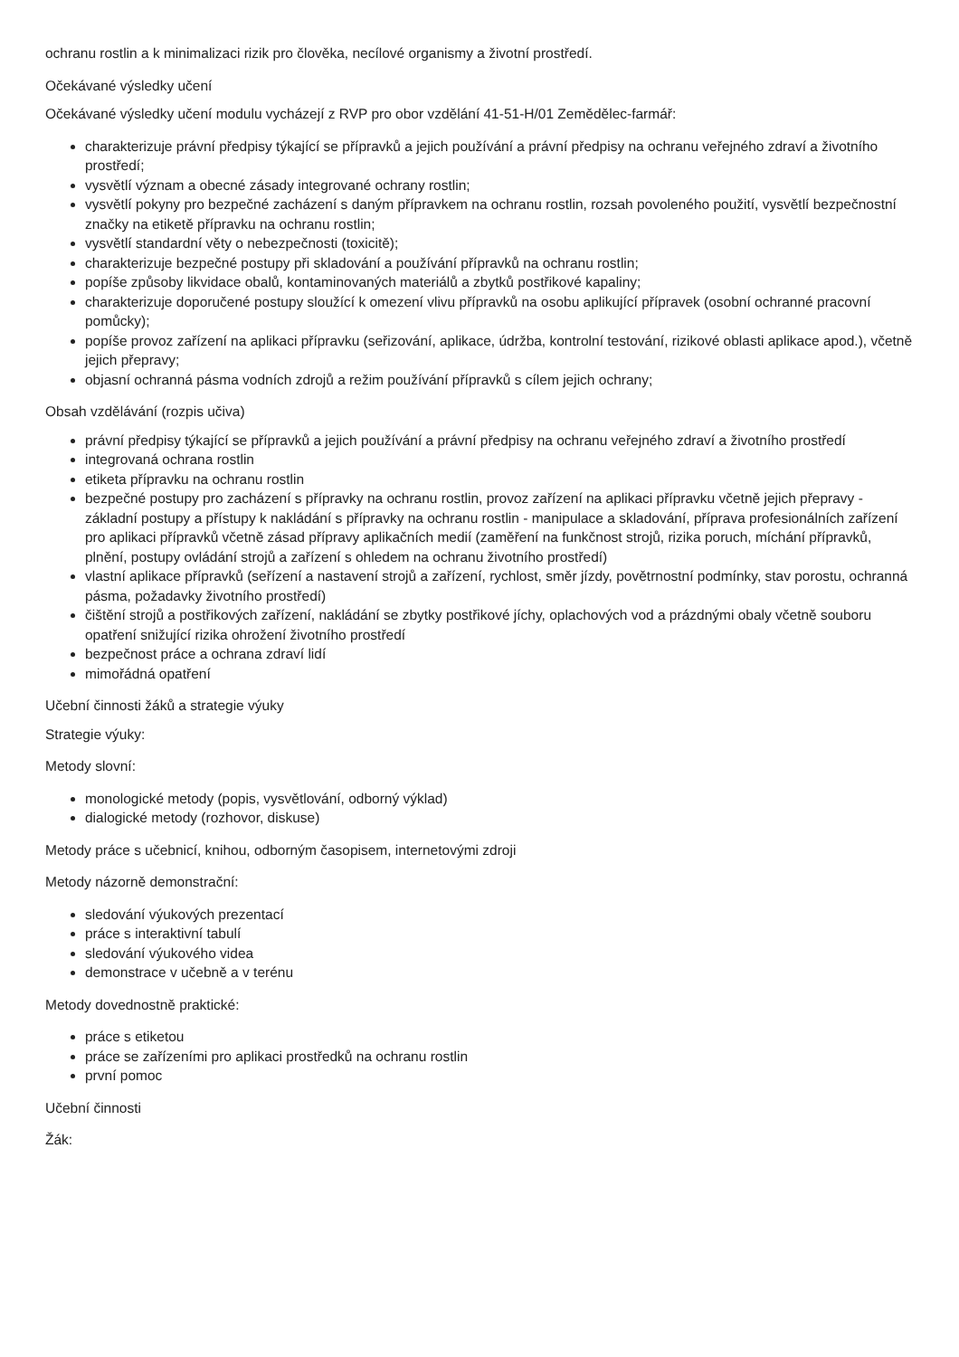ochranu rostlin a k minimalizaci rizik pro člověka, necílové organismy a životní prostředí.
Očekávané výsledky učení
Očekávané výsledky učení modulu vycházejí z RVP pro obor vzdělání 41-51-H/01 Zemědělec-farmář:
charakterizuje právní předpisy týkající se přípravků a jejich používání a právní předpisy na ochranu veřejného zdraví a životního prostředí;
vysvětlí význam a obecné zásady integrované ochrany rostlin;
vysvětlí pokyny pro bezpečné zacházení s daným přípravkem na ochranu rostlin, rozsah povoleného použití, vysvětlí bezpečnostní značky na etiketě přípravku na ochranu rostlin;
vysvětlí standardní věty o nebezpečnosti (toxicitě);
charakterizuje bezpečné postupy při skladování a používání přípravků na ochranu rostlin;
popíše způsoby likvidace obalů, kontaminovaných materiálů a zbytků postřikové kapaliny;
charakterizuje doporučené postupy sloužící k omezení vlivu přípravků na osobu aplikující přípravek (osobní ochranné pracovní pomůcky);
popíše provoz zařízení na aplikaci přípravku (seřizování, aplikace, údržba, kontrolní testování, rizikové oblasti aplikace apod.), včetně jejich přepravy;
objasní ochranná pásma vodních zdrojů a režim používání přípravků s cílem jejich ochrany;
Obsah vzdělávání (rozpis učiva)
právní předpisy týkající se přípravků a jejich používání a právní předpisy na ochranu veřejného zdraví a životního prostředí
integrovaná ochrana rostlin
etiketa přípravku na ochranu rostlin
bezpečné postupy pro zacházení s přípravky na ochranu rostlin, provoz zařízení na aplikaci přípravku včetně jejich přepravy - základní postupy a přístupy k nakládání s přípravky na ochranu rostlin - manipulace a skladování, příprava profesionálních zařízení pro aplikaci přípravků včetně zásad přípravy aplikačních medií (zaměření na funkčnost strojů, rizika poruch, míchání přípravků, plnění, postupy ovládání strojů a zařízení s ohledem na ochranu životního prostředí)
vlastní aplikace přípravků (seřízení a nastavení strojů a zařízení, rychlost, směr jízdy, povětrnostní podmínky, stav porostu, ochranná pásma, požadavky životního prostředí)
čištění strojů a postřikových zařízení, nakládání se zbytky postřikové jíchy, oplachových vod a prázdnými obaly včetně souboru opatření snižující rizika ohrožení životního prostředí
bezpečnost práce a ochrana zdraví lidí
mimořádná opatření
Učební činnosti žáků a strategie výuky
Strategie výuky:
Metody slovní:
monologické metody (popis, vysvětlování, odborný výklad)
dialogické metody (rozhovor, diskuse)
Metody práce s učebnicí, knihou, odborným časopisem, internetovými zdroji
Metody názorně demonstrační:
sledování výukových prezentací
práce s interaktivní tabulí
sledování výukového videa
demonstrace v učebně a v terénu
Metody dovednostně praktické:
práce s etiketou
práce se zařízeními pro aplikaci prostředků na ochranu rostlin
první pomoc
Učební činnosti
Žák: